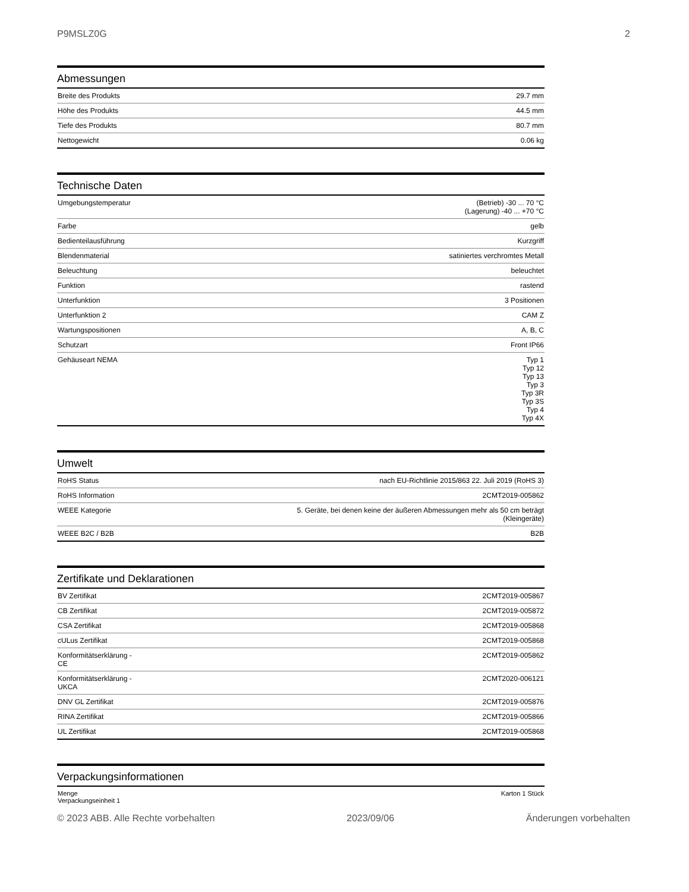P9MSLZ0G 2
Abmessungen
| Breite des Produkts | 29.7 mm |
| Höhe des Produkts | 44.5 mm |
| Tiefe des Produkts | 80.7 mm |
| Nettogewicht | 0.06 kg |
Technische Daten
| Umgebungstemperatur | (Betrieb) -30 ... 70 °C (Lagerung) -40 ... +70 °C |
| Farbe | gelb |
| Bedienteilausführung | Kurzgriff |
| Blendenmaterial | satiniertes verchromtes Metall |
| Beleuchtung | beleuchtet |
| Funktion | rastend |
| Unterfunktion | 3 Positionen |
| Unterfunktion 2 | CAM Z |
| Wartungspositionen | A, B, C |
| Schutzart | Front IP66 |
| Gehäuseart NEMA | Typ 1 Typ 12 Typ 13 Typ 3 Typ 3R Typ 3S Typ 4 Typ 4X |
Umwelt
| RoHS Status | nach EU-Richtlinie 2015/863 22. Juli 2019 (RoHS 3) |
| RoHS Information | 2CMT2019-005862 |
| WEEE Kategorie | 5. Geräte, bei denen keine der äußeren Abmessungen mehr als 50 cm beträgt (Kleingeräte) |
| WEEE B2C / B2B | B2B |
Zertifikate und Deklarationen
| BV Zertifikat | 2CMT2019-005867 |
| CB Zertifikat | 2CMT2019-005872 |
| CSA Zertifikat | 2CMT2019-005868 |
| cULus Zertifikat | 2CMT2019-005868 |
| Konformitätserklärung - CE | 2CMT2019-005862 |
| Konformitätserklärung - UKCA | 2CMT2020-006121 |
| DNV GL Zertifikat | 2CMT2019-005876 |
| RINA Zertifikat | 2CMT2019-005866 |
| UL Zertifikat | 2CMT2019-005868 |
Verpackungsinformationen
| Menge Verpackungseinheit 1 | Karton 1 Stück |
© 2023 ABB. Alle Rechte vorbehalten 2023/09/06 Änderungen vorbehalten